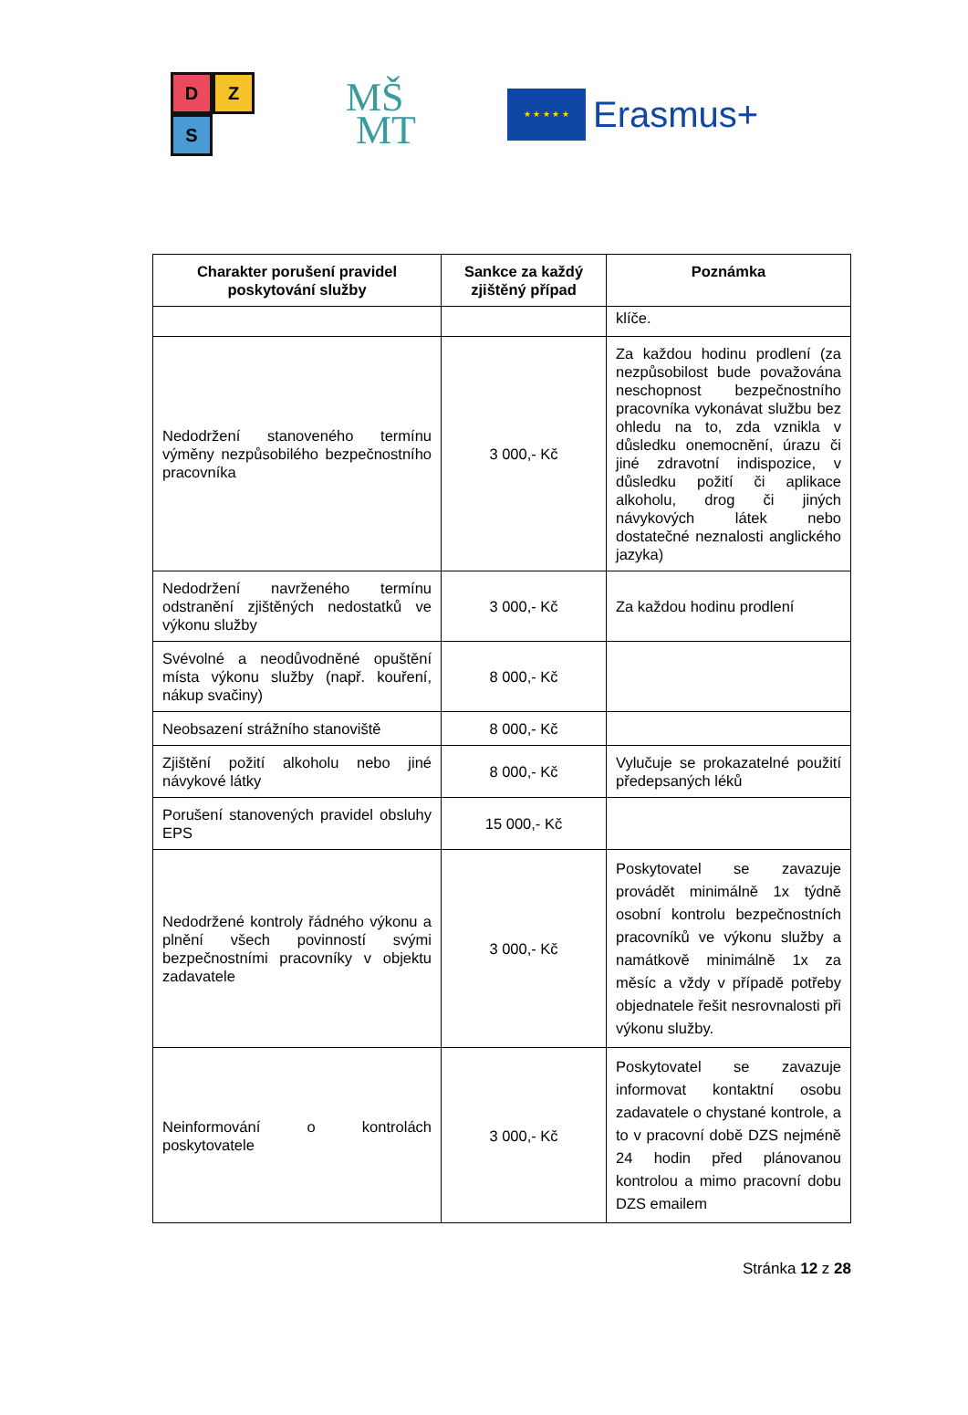D
Z
S
MŠ
MT
★ ★ ★ ★ ★
Erasmus+
| Charakter porušení pravidel poskytování služby | Sankce za každý zjištěný případ | Poznámka |
| --- | --- | --- |
| | | klíče. |
| Nedodržení stanoveného termínu výměny nezpůsobilého bezpečnostního pracovníka | 3 000,- Kč | Za každou hodinu prodlení (za nezpůsobilost bude považována neschopnost bezpečnostního pracovníka vykonávat službu bez ohledu na to, zda vznikla v důsledku onemocnění, úrazu či jiné zdravotní indispozice, v důsledku požití či aplikace alkoholu, drog či jiných návykových látek nebo dostatečné neznalosti anglického jazyka) |
| Nedodržení navrženého termínu odstranění zjištěných nedostatků ve výkonu služby | 3 000,- Kč | Za každou hodinu prodlení |
| Svévolné a neodůvodněné opuštění místa výkonu služby (např. kouření, nákup svačiny) | 8 000,- Kč | |
| Neobsazení strážního stanoviště | 8 000,- Kč | |
| Zjištění požití alkoholu nebo jiné návykové látky | 8 000,- Kč | Vylučuje se prokazatelné použití předepsaných léků |
| Porušení stanovených pravidel obsluhy EPS | 15 000,- Kč | |
| Nedodržené kontroly řádného výkonu a plnění všech povinností svými bezpečnostními pracovníky v objektu zadavatele | 3 000,- Kč | Poskytovatel se zavazuje provádět minimálně 1x týdně osobní kontrolu bezpečnostních pracovníků ve výkonu služby a namátkově minimálně 1x za měsíc a vždy v případě potřeby objednatele řešit nesrovnalosti při výkonu služby. |
| Neinformování o kontrolách poskytovatele | 3 000,- Kč | Poskytovatel se zavazuje informovat kontaktní osobu zadavatele o chystané kontrole, a to v pracovní době DZS nejméně 24 hodin před plánovanou kontrolou a mimo pracovní dobu DZS emailem |
Stránka 12 z 28